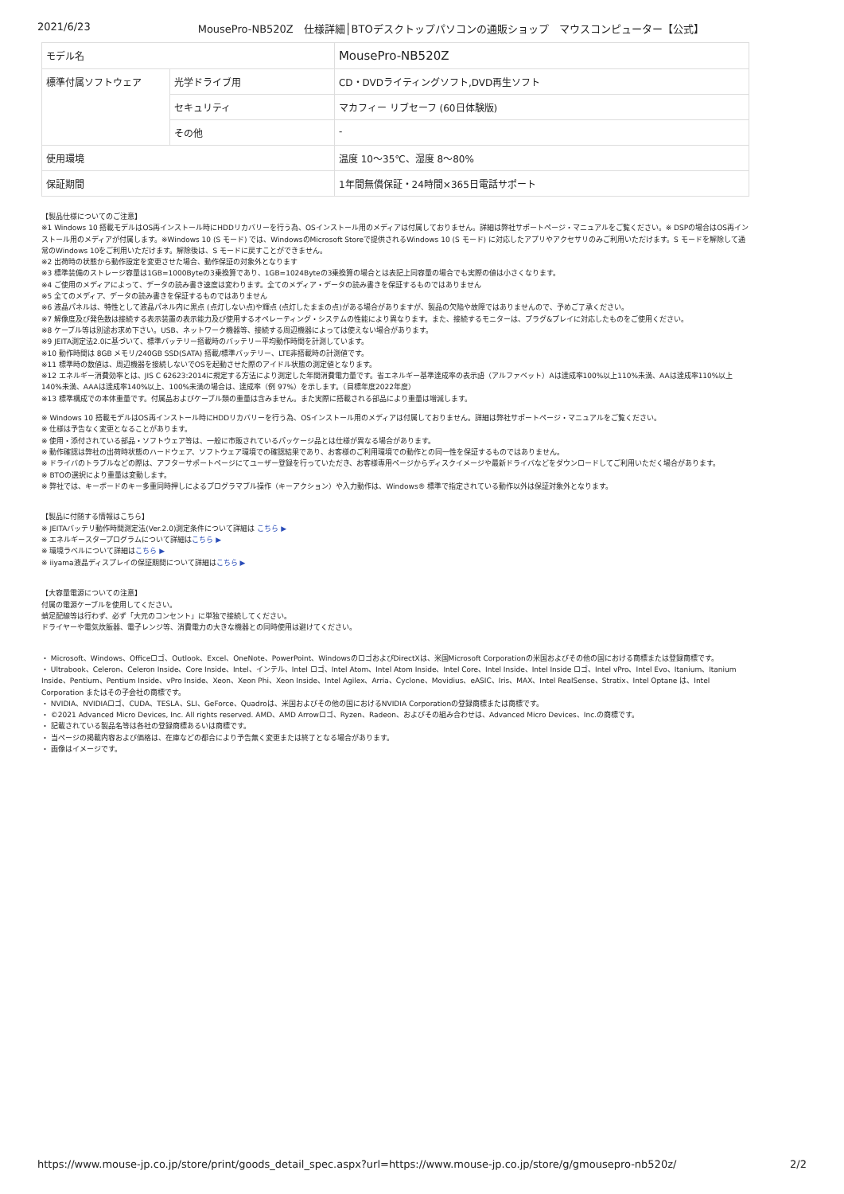2021/6/23 MousePro-NB520Z　仕様詳細│BTOデスクトップパソコンの通販ショップ　マウスコンピューター【公式】
| モデル名 | | MousePro-NB520Z |
| 標準付属ソフトウェア | 光学ドライブ用 | CD・DVDライティングソフト,DVD再生ソフト |
| | セキュリティ | マカフィー リブセーフ (60日体験版) |
| | その他 | - |
| 使用環境 | | 温度 10～35℃、湿度 8～80% |
| 保証期間 | | 1年間無償保証・24時間×365日電話サポート |
【製品仕様についてのご注意】
※1 Windows 10 搭載モデルはOS再インストール時にHDDリカバリーを行う為、OSインストール用のメディアは付属しておりません。詳細は弊社サポートページ・マニュアルをご覧ください。※ DSPの場合はOS再インストール用のメディアが付属します。※Windows 10 (S モード) では、WindowsのMicrosoft Storeで提供されるWindows 10 (S モード) に対応したアプリやアクセサリのみご利用いただけます。S モードを解除して通常のWindows 10をご利用いただけます。解除後は、S モードに戻すことができません。
※2 出荷時の状態から動作設定を変更させた場合、動作保証の対象外となります
※3 標準装備のストレージ容量は1GB=1000Byteの3乗換算であり、1GB=1024Byteの3乗換算の場合とは表記上同容量の場合でも実際の値は小さくなります。
※4 ご使用のメディアによって、データの読み書き速度は変わります。全てのメディア・データの読み書きを保証するものではありません
※5 全てのメディア、データの読み書きを保証するものではありません
※6 液晶パネルは、特性として液晶パネル内に黒点 (点灯しない点)や輝点 (点灯したままの点)がある場合がありますが、製品の欠陥や故障ではありませんので、予めご了承ください。
※7 解像度及び発色数は接続する表示装置の表示能力及び使用するオペレーティング・システムの性能により異なります。また、接続するモニターは、プラグ&プレイに対応したものをご使用ください。
※8 ケーブル等は別途お求め下さい。USB、ネットワーク機器等、接続する周辺機器によっては使えない場合があります。
※9 JEITA測定法2.0に基づいて、標準バッテリー搭載時のバッテリー平均動作時間を計測しています。
※10 動作時間は 8GB メモリ/240GB SSD(SATA) 搭載/標準バッテリー、LTE非搭載時の計測値です。
※11 標準時の数値は、周辺機器を接続しないでOSを起動させた際のアイドル状態の測定値となります。
※12 エネルギー消費効率とは、JIS C 62623:2014に規定する方法により測定した年間消費電力量です。省エネルギー基準達成率の表示語（アルファベット）Aは達成率100%以上110%未満、AAは達成率110%以上140%未満、AAAは達成率140%以上、100%未満の場合は、達成率（例 97%）を示します。（目標年度2022年度）
※13 標準構成での本体重量です。付属品およびケーブル類の重量は含みません。また実際に搭載される部品により重量は増減します。
※ Windows 10 搭載モデルはOS再インストール時にHDDリカバリーを行う為、OSインストール用のメディアは付属しておりません。詳細は弊社サポートページ・マニュアルをご覧ください。
※ 仕様は予告なく変更となることがあります。
※ 使用・添付されている部品・ソフトウェア等は、一般に市販されているパッケージ品とは仕様が異なる場合があります。
※ 動作確認は弊社の出荷時状態のハードウェア、ソフトウェア環境での確認結果であり、お客様のご利用環境での動作との同一性を保証するものではありません。
※ ドライバのトラブルなどの際は、アフターサポートページにてユーザー登録を行っていただき、お客様専用ページからディスクイメージや最新ドライバなどをダウンロードしてご利用いただく場合があります。
※ BTOの選択により重量は変動します。
※ 弊社では、キーボードのキー多重同時押しによるプログラマブル操作（キーアクション）や入力動作は、Windows® 標準で指定されている動作以外は保証対象外となります。
【製品に付随する情報はこちら】
※ JEITAバッテリ動作時間測定法(Ver.2.0)測定条件について詳細は こちら ▶
※ エネルギースタープログラムについて詳細はこちら ▶
※ 環境ラベルについて詳細はこちら ▶
※ iiyama液晶ディスプレイの保証期間について詳細はこちら ▶
【大容量電源についての注意】
付属の電源ケーブルを使用してください。
蛸足配線等は行わず、必ず「大元のコンセント」に単独で接続してください。
ドライヤーや電気炊飯器、電子レンジ等、消費電力の大きな機器との同時使用は避けてください。
・ Microsoft、Windows、Officeロゴ、Outlook、Excel、OneNote、PowerPoint、WindowsのロゴおよびDirectXは、米国Microsoft Corporationの米国およびその他の国における商標または登録商標です。
・ Ultrabook、Celeron、Celeron Inside、Core Inside、Intel、インテル、Intel ロゴ、Intel Atom、Intel Atom Inside、Intel Core、Intel Inside、Intel Inside ロゴ、Intel vPro、Intel Evo、Itanium、Itanium Inside、Pentium、Pentium Inside、vPro Inside、Xeon、Xeon Phi、Xeon Inside、Intel Agilex、Arria、Cyclone、Movidius、eASIC、Iris、MAX、Intel RealSense、Stratix、Intel Optane は、Intel Corporation またはその子会社の商標です。
・ NVIDIA、NVIDIAロゴ、CUDA、TESLA、SLI、GeForce、Quadroは、米国およびその他の国におけるNVIDIA Corporationの登録商標または商標です。
・ ©2021 Advanced Micro Devices, Inc. All rights reserved. AMD、AMD Arrowロゴ、Ryzen、Radeon、およびその組み合わせは、Advanced Micro Devices、Inc.の商標です。
・ 記載されている製品名等は各社の登録商標あるいは商標です。
・ 当ページの掲載内容および価格は、在庫などの都合により予告無く変更または終了となる場合があります。
・ 画像はイメージです。
https://www.mouse-jp.co.jp/store/print/goods_detail_spec.aspx?url=https://www.mouse-jp.co.jp/store/g/gmousepro-nb520z/ 2/2